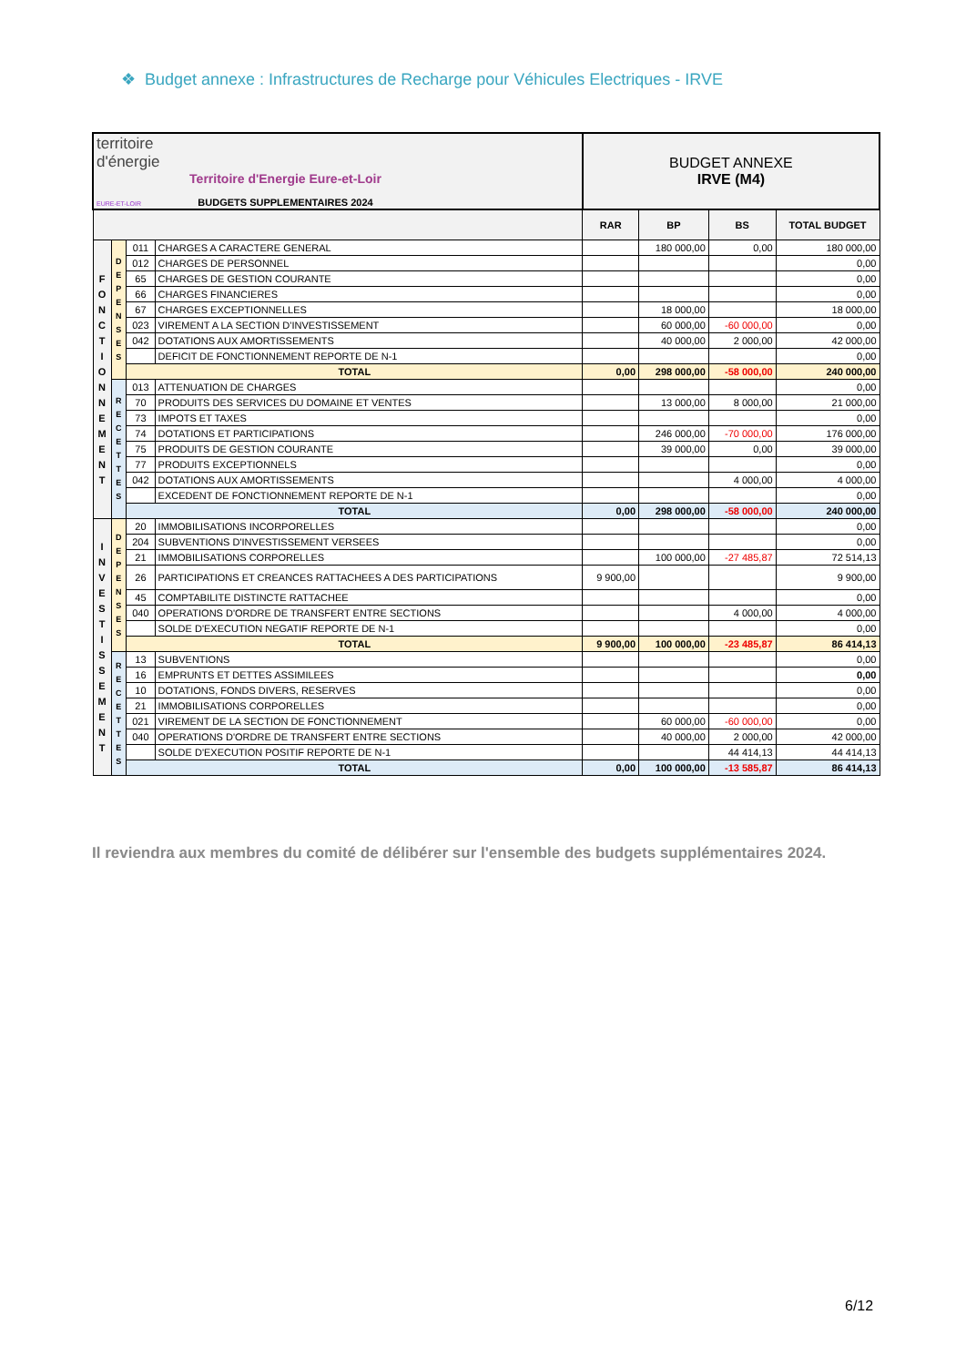❖ Budget annexe : Infrastructures de Recharge pour Véhicules Electriques - IRVE
| territoire d'énergie EURE-ET-LOIR Territoire d'Energie Eure-et-Loir BUDGETS SUPPLEMENTAIRES 2024 | | | | BUDGET ANNEXE IRVE (M4) | | | |
| | | | | RAR | BP | BS | TOTAL BUDGET |
| F O N C T I O N N E M E N T | D E P E N S E S | 011 | CHARGES A CARACTERE GENERAL | | 180 000,00 | 0,00 | 180 000,00 |
| | | 012 | CHARGES DE PERSONNEL | | | | 0,00 |
| | | 65 | CHARGES DE GESTION COURANTE | | | | 0,00 |
| | | 66 | CHARGES FINANCIERES | | | | 0,00 |
| | | 67 | CHARGES EXCEPTIONNELLES | | 18 000,00 | | 18 000,00 |
| | | 023 | VIREMENT A LA SECTION D'INVESTISSEMENT | | 60 000,00 | -60 000,00 | 0,00 |
| | | 042 | DOTATIONS AUX AMORTISSEMENTS | | 40 000,00 | 2 000,00 | 42 000,00 |
| | | | DEFICIT DE FONCTIONNEMENT REPORTE DE N-1 | | | | 0,00 |
| | | TOTAL | | 0,00 | 298 000,00 | -58 000,00 | 240 000,00 |
| | R E C E T T E S | 013 | ATTENUATION DE CHARGES | | | | 0,00 |
| | | 70 | PRODUITS DES SERVICES DU DOMAINE ET VENTES | | 13 000,00 | 8 000,00 | 21 000,00 |
| | | 73 | IMPOTS ET TAXES | | | | 0,00 |
| | | 74 | DOTATIONS ET PARTICIPATIONS | | 246 000,00 | -70 000,00 | 176 000,00 |
| | | 75 | PRODUITS DE GESTION COURANTE | | 39 000,00 | 0,00 | 39 000,00 |
| | | 77 | PRODUITS EXCEPTIONNELS | | | | 0,00 |
| | | 042 | DOTATIONS AUX AMORTISSEMENTS | | | 4 000,00 | 4 000,00 |
| | | | EXCEDENT DE FONCTIONNEMENT REPORTE DE N-1 | | | | 0,00 |
| | | TOTAL | | 0,00 | 298 000,00 | -58 000,00 | 240 000,00 |
| I N V E S T I S S E M E N T | D E P E N S E S | 20 | IMMOBILISATIONS INCORPORELLES | | | | 0,00 |
| | | 204 | SUBVENTIONS D'INVESTISSEMENT VERSEES | | | | 0,00 |
| | | 21 | IMMOBILISATIONS CORPORELLES | | 100 000,00 | -27 485,87 | 72 514,13 |
| | | 26 | PARTICIPATIONS ET CREANCES RATTACHEES A DES PARTICIPATIONS | 9 900,00 | | | 9 900,00 |
| | | 45 | COMPTABILITE DISTINCTE RATTACHEE | | | | 0,00 |
| | | 040 | OPERATIONS D'ORDRE DE TRANSFERT ENTRE SECTIONS | | | 4 000,00 | 4 000,00 |
| | | | SOLDE D'EXECUTION NEGATIF REPORTE DE N-1 | | | | 0,00 |
| | | TOTAL | | 9 900,00 | 100 000,00 | -23 485,87 | 86 414,13 |
| | R E C E T T E S | 13 | SUBVENTIONS | | | | 0,00 |
| | | 16 | EMPRUNTS ET DETTES ASSIMILEES | | | | 0,00 |
| | | 10 | DOTATIONS, FONDS DIVERS, RESERVES | | | | 0,00 |
| | | 21 | IMMOBILISATIONS CORPORELLES | | | | 0,00 |
| | | 021 | VIREMENT DE LA SECTION DE FONCTIONNEMENT | | 60 000,00 | -60 000,00 | 0,00 |
| | | 040 | OPERATIONS D'ORDRE DE TRANSFERT ENTRE SECTIONS | | 40 000,00 | 2 000,00 | 42 000,00 |
| | | | SOLDE D'EXECUTION POSITIF REPORTE DE N-1 | | | 44 414,13 | 44 414,13 |
| | | TOTAL | | 0,00 | 100 000,00 | -13 585,87 | 86 414,13 |
Il reviendra aux membres du comité de délibérer sur l'ensemble des budgets supplémentaires 2024.
6/12